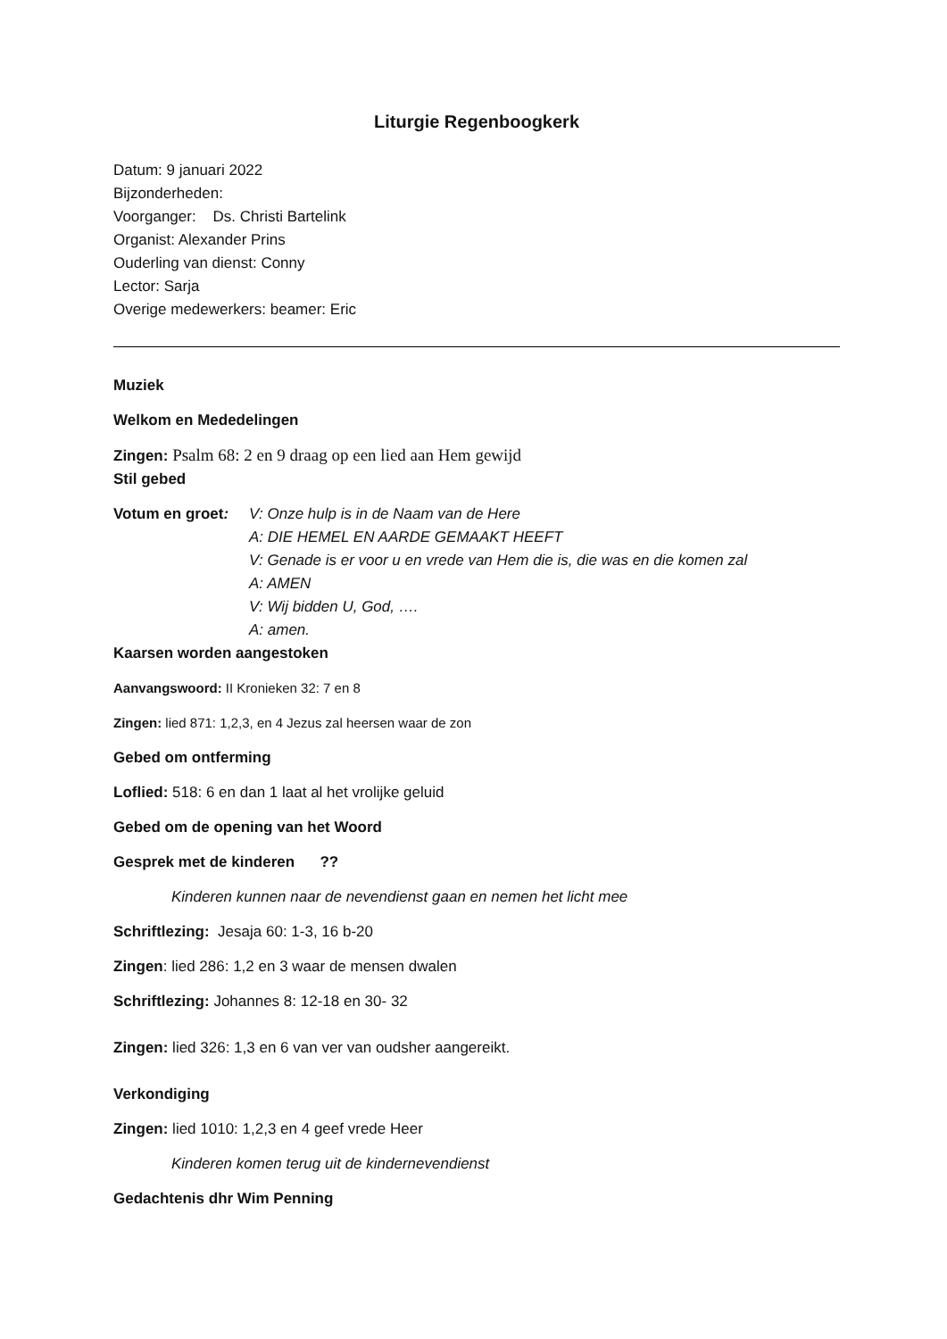Liturgie Regenboogkerk
Datum: 9 januari 2022
Bijzonderheden:
Voorganger: Ds. Christi Bartelink
Organist: Alexander Prins
Ouderling van dienst: Conny
Lector: Sarja
Overige medewerkers: beamer: Eric
Muziek
Welkom en Mededelingen
Zingen: Psalm 68: 2 en 9 draag op een lied aan Hem gewijd
Stil gebed
Votum en groet:
V: Onze hulp is in de Naam van de Here
A: DIE HEMEL EN AARDE GEMAAKT HEEFT
V: Genade is er voor u en vrede van Hem die is, die was en die komen zal
A: AMEN
V: Wij bidden U, God, ….
A: amen.
Kaarsen worden aangestoken
Aanvangswoord: II Kronieken 32: 7 en 8
Zingen: lied 871: 1,2,3, en 4 Jezus zal heersen waar de zon
Gebed om ontferming
Loflied: 518: 6 en dan 1 laat al het vrolijke geluid
Gebed om de opening van het Woord
Gesprek met de kinderen ??
Kinderen kunnen naar de nevendienst gaan en nemen het licht mee
Schriftlezing: Jesaja 60: 1-3, 16 b-20
Zingen: lied 286: 1,2 en 3 waar de mensen dwalen
Schriftlezing: Johannes 8: 12-18 en 30- 32
Zingen: lied 326: 1,3 en 6 van ver van oudsher aangereikt.
Verkondiging
Zingen: lied 1010: 1,2,3 en 4 geef vrede Heer
Kinderen komen terug uit de kindernevendienst
Gedachtenis dhr Wim Penning